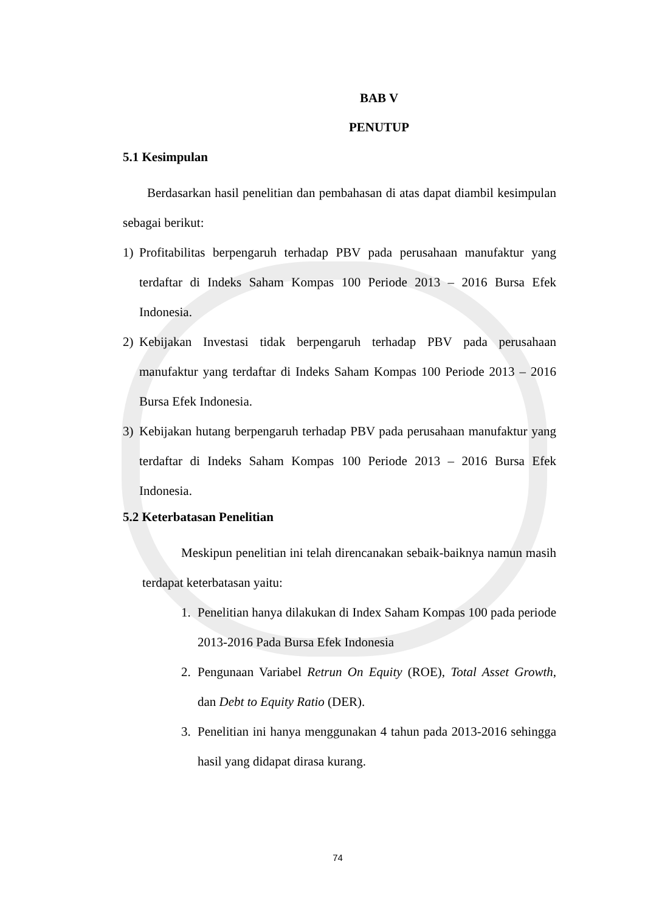BAB V
PENUTUP
5.1 Kesimpulan
Berdasarkan hasil penelitian dan pembahasan di atas dapat diambil kesimpulan sebagai berikut:
1) Profitabilitas berpengaruh terhadap PBV pada perusahaan manufaktur yang terdaftar di Indeks Saham Kompas 100 Periode 2013 – 2016 Bursa Efek Indonesia.
2) Kebijakan Investasi tidak berpengaruh terhadap PBV pada perusahaan manufaktur yang terdaftar di Indeks Saham Kompas 100 Periode 2013 – 2016 Bursa Efek Indonesia.
3) Kebijakan hutang berpengaruh terhadap PBV pada perusahaan manufaktur yang terdaftar di Indeks Saham Kompas 100 Periode 2013 – 2016 Bursa Efek Indonesia.
5.2 Keterbatasan Penelitian
Meskipun penelitian ini telah direncanakan sebaik-baiknya namun masih terdapat keterbatasan yaitu:
1. Penelitian hanya dilakukan di Index Saham Kompas 100 pada periode 2013-2016 Pada Bursa Efek Indonesia
2. Pengunaan Variabel Retrun On Equity (ROE), Total Asset Growth, dan Debt to Equity Ratio (DER).
3. Penelitian ini hanya menggunakan 4 tahun pada 2013-2016 sehingga hasil yang didapat dirasa kurang.
74